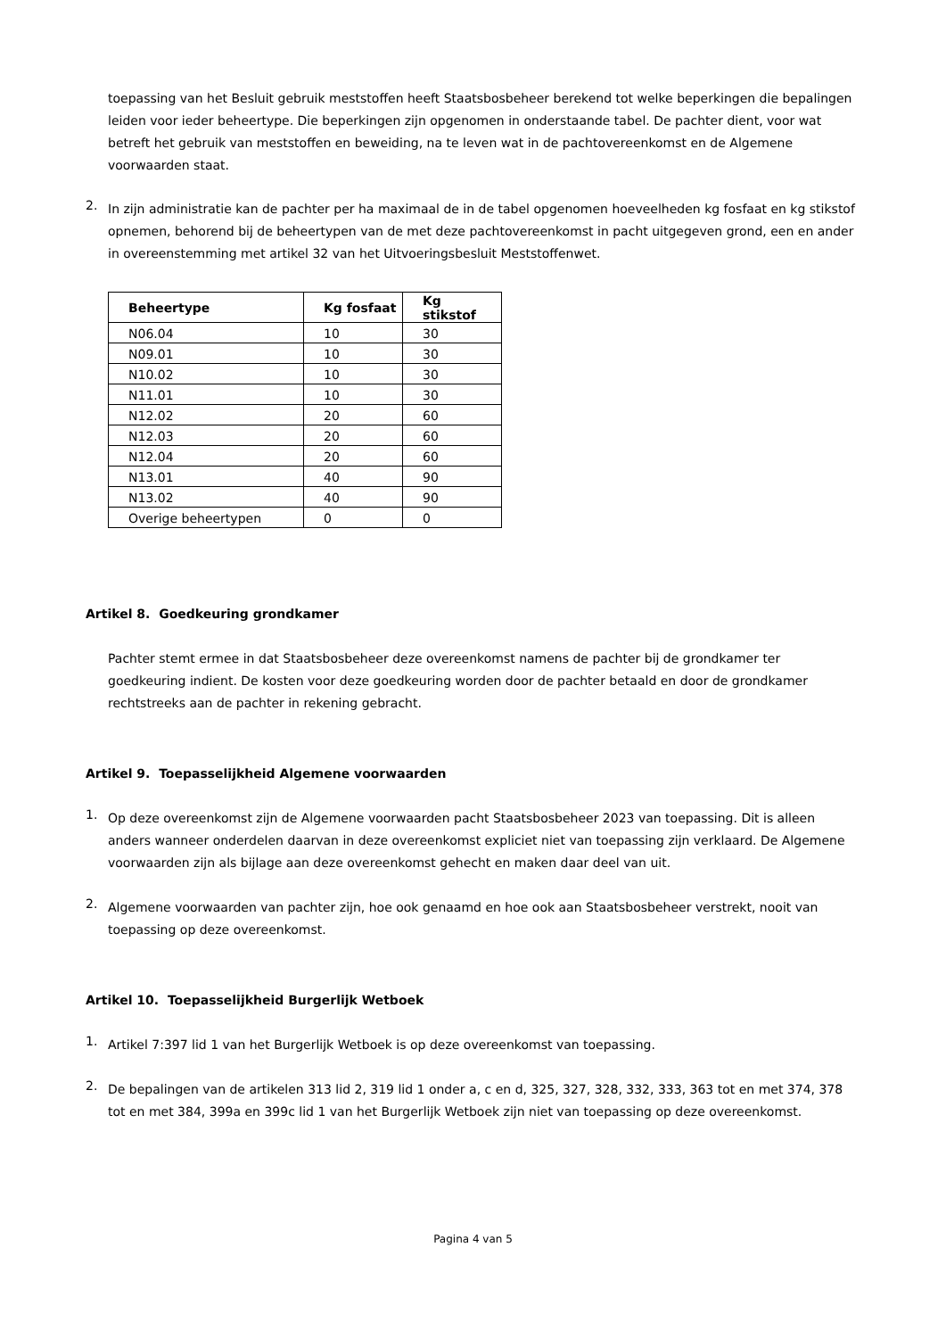toepassing van het Besluit gebruik meststoffen heeft Staatsbosbeheer berekend tot welke beperkingen die bepalingen leiden voor ieder beheertype. Die beperkingen zijn opgenomen in onderstaande tabel. De pachter dient, voor wat betreft het gebruik van meststoffen en beweiding, na te leven wat in de pachtovereenkomst en de Algemene voorwaarden staat.
2.
In zijn administratie kan de pachter per ha maximaal de in de tabel opgenomen hoeveelheden kg fosfaat en kg stikstof opnemen, behorend bij de beheertypen van de met deze pachtovereenkomst in pacht uitgegeven grond, een en ander in overeenstemming met artikel 32 van het Uitvoeringsbesluit Meststoffenwet.
| Beheertype | Kg fosfaat | Kg stikstof |
| --- | --- | --- |
| N06.04 | 10 | 30 |
| N09.01 | 10 | 30 |
| N10.02 | 10 | 30 |
| N11.01 | 10 | 30 |
| N12.02 | 20 | 60 |
| N12.03 | 20 | 60 |
| N12.04 | 20 | 60 |
| N13.01 | 40 | 90 |
| N13.02 | 40 | 90 |
| Overige beheertypen | 0 | 0 |
Artikel 8. Goedkeuring grondkamer
Pachter stemt ermee in dat Staatsbosbeheer deze overeenkomst namens de pachter bij de grondkamer ter goedkeuring indient. De kosten voor deze goedkeuring worden door de pachter betaald en door de grondkamer rechtstreeks aan de pachter in rekening gebracht.
Artikel 9. Toepasselijkheid Algemene voorwaarden
1.
Op deze overeenkomst zijn de Algemene voorwaarden pacht Staatsbosbeheer 2023 van toepassing. Dit is alleen anders wanneer onderdelen daarvan in deze overeenkomst expliciet niet van toepassing zijn verklaard. De Algemene voorwaarden zijn als bijlage aan deze overeenkomst gehecht en maken daar deel van uit.
2.
Algemene voorwaarden van pachter zijn, hoe ook genaamd en hoe ook aan Staatsbosbeheer verstrekt, nooit van toepassing op deze overeenkomst.
Artikel 10. Toepasselijkheid Burgerlijk Wetboek
1.
Artikel 7:397 lid 1 van het Burgerlijk Wetboek is op deze overeenkomst van toepassing.
2.
De bepalingen van de artikelen 313 lid 2, 319 lid 1 onder a, c en d, 325, 327, 328, 332, 333, 363 tot en met 374, 378 tot en met 384, 399a en 399c lid 1 van het Burgerlijk Wetboek zijn niet van toepassing op deze overeenkomst.
Pagina 4 van 5